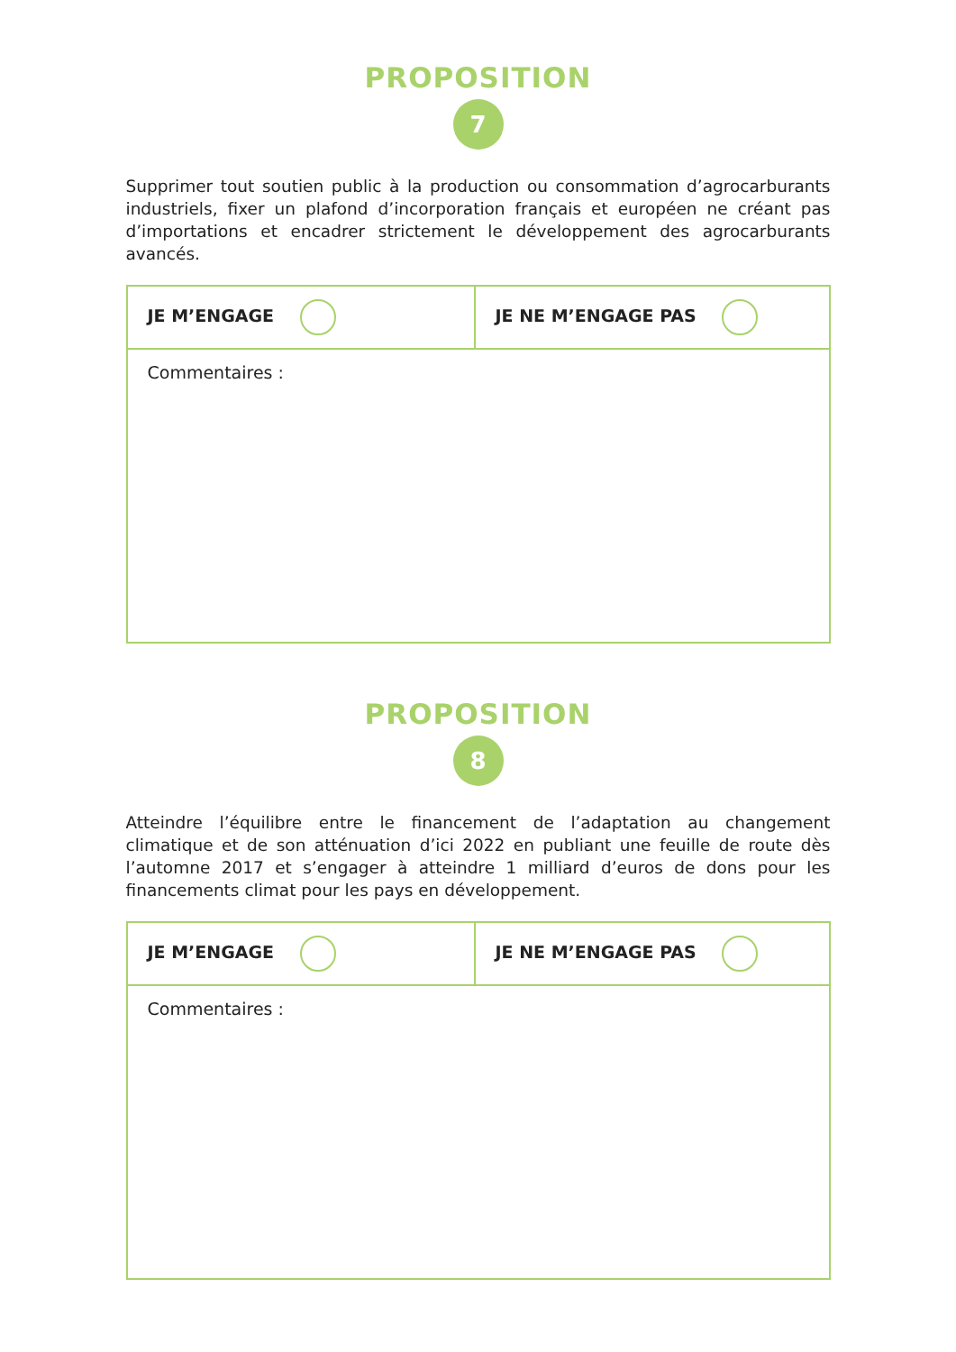PROPOSITION
7
Supprimer tout soutien public à la production ou consommation d’agrocarburants industriels, fixer un plafond d’incorporation français et européen ne créant pas d’importations et encadrer strictement le développement des agrocarburants avancés.
| JE M’ENGAGE | JE NE M’ENGAGE PAS |
| Commentaires : | |
PROPOSITION
8
Atteindre l’équilibre entre le financement de l’adaptation au changement climatique et de son atténuation d’ici 2022 en publiant une feuille de route dès l’automne 2017 et s’engager à atteindre 1 milliard d’euros de dons pour les financements climat pour les pays en développement.
| JE M’ENGAGE | JE NE M’ENGAGE PAS |
| Commentaires : | |